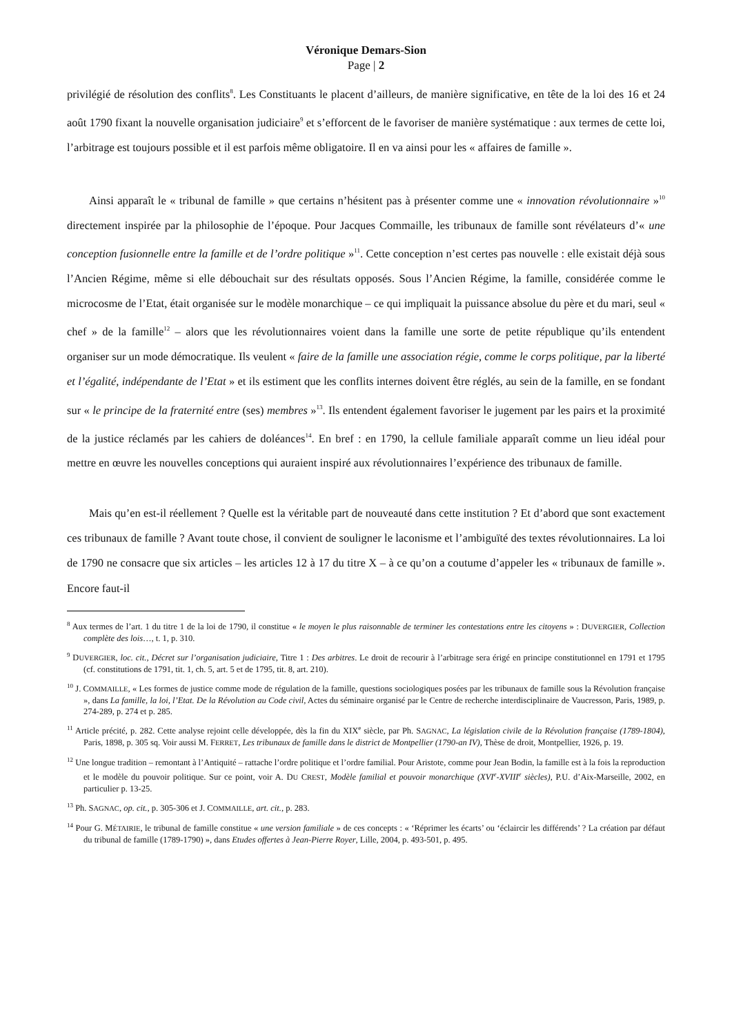Véronique Demars-Sion
Page | 2
privilégié de résolution des conflits<sup>8</sup>. Les Constituants le placent d’ailleurs, de manière significative, en tête de la loi des 16 et 24 août 1790 fixant la nouvelle organisation judiciaire<sup>9</sup> et s’efforcent de le favoriser de manière systématique : aux termes de cette loi, l’arbitrage est toujours possible et il est parfois même obligatoire. Il en va ainsi pour les « affaires de famille ».
Ainsi apparaît le « tribunal de famille » que certains n’hésitent pas à présenter comme une « innovation révolutionnaire »<sup>10</sup> directement inspirée par la philosophie de l’époque. Pour Jacques Commaille, les tribunaux de famille sont révélateurs d’« une conception fusionnelle entre la famille et de l’ordre politique »<sup>11</sup>. Cette conception n’est certes pas nouvelle : elle existait déjà sous l’Ancien Régime, même si elle débouchait sur des résultats opposés. Sous l’Ancien Régime, la famille, considérée comme le microcosme de l’Etat, était organisée sur le modèle monarchique – ce qui impliquait la puissance absolue du père et du mari, seul « chef » de la famille<sup>12</sup> – alors que les révolutionnaires voient dans la famille une sorte de petite république qu’ils entendent organiser sur un mode démocratique. Ils veulent « faire de la famille une association régie, comme le corps politique, par la liberté et l’égalité, indépendante de l’Etat » et ils estiment que les conflits internes doivent être réglés, au sein de la famille, en se fondant sur « le principe de la fraternité entre (ses) membres »<sup>13</sup>. Ils entendent également favoriser le jugement par les pairs et la proximité de la justice réclamés par les cahiers de doléances<sup>14</sup>. En bref : en 1790, la cellule familiale apparaît comme un lieu idéal pour mettre en œuvre les nouvelles conceptions qui auraient inspiré aux révolutionnaires l’expérience des tribunaux de famille.
Mais qu’en est-il réellement ? Quelle est la véritable part de nouveauté dans cette institution ? Et d’abord que sont exactement ces tribunaux de famille ? Avant toute chose, il convient de souligner le laconisme et l’ambiguïté des textes révolutionnaires. La loi de 1790 ne consacre que six articles – les articles 12 à 17 du titre X – à ce qu’on a coutume d’appeler les « tribunaux de famille ». Encore faut-il
<sup>8</sup> Aux termes de l’art. 1 du titre 1 de la loi de 1790, il constitue « le moyen le plus raisonnable de terminer les contestations entre les citoyens » : DUVERGIER, Collection complète des lois…, t. 1, p. 310.
<sup>9</sup> DUVERGIER, loc. cit., Décret sur l’organisation judiciaire, Titre 1 : Des arbitres. Le droit de recourir à l’arbitrage sera érigé en principe constitutionnel en 1791 et 1795 (cf. constitutions de 1791, tit. 1, ch. 5, art. 5 et de 1795, tit. 8, art. 210).
<sup>10</sup> J. COMMAILLE, « Les formes de justice comme mode de régulation de la famille, questions sociologiques posées par les tribunaux de famille sous la Révolution française », dans La famille, la loi, l’Etat. De la Révolution au Code civil, Actes du séminaire organisé par le Centre de recherche interdisciplinaire de Vaucresson, Paris, 1989, p. 274-289, p. 274 et p. 285.
<sup>11</sup> Article précité, p. 282. Cette analyse rejoint celle développée, dès la fin du XIX<sup>e</sup> siècle, par Ph. SAGNAC, La législation civile de la Révolution française (1789-1804), Paris, 1898, p. 305 sq. Voir aussi M. FERRET, Les tribunaux de famille dans le district de Montpellier (1790-an IV), Thèse de droit, Montpellier, 1926, p. 19.
<sup>12</sup> Une longue tradition – remontant à l’Antiquité – rattache l’ordre politique et l’ordre familial. Pour Aristote, comme pour Jean Bodin, la famille est à la fois la reproduction et le modèle du pouvoir politique. Sur ce point, voir A. DU CREST, Modèle familial et pouvoir monarchique (XVI<sup>e</sup>-XVIII<sup>e</sup> siècles), P.U. d’Aix-Marseille, 2002, en particulier p. 13-25.
<sup>13</sup> Ph. SAGNAC, op. cit., p. 305-306 et J. COMMAILLE, art. cit., p. 283.
<sup>14</sup> Pour G. MÉTAIRIE, le tribunal de famille constitue « une version familiale » de ces concepts : « ‘Réprimer les écarts’ ou ‘éclaircir les différends’ ? La création par défaut du tribunal de famille (1789-1790) », dans Etudes offertes à Jean-Pierre Royer, Lille, 2004, p. 493-501, p. 495.